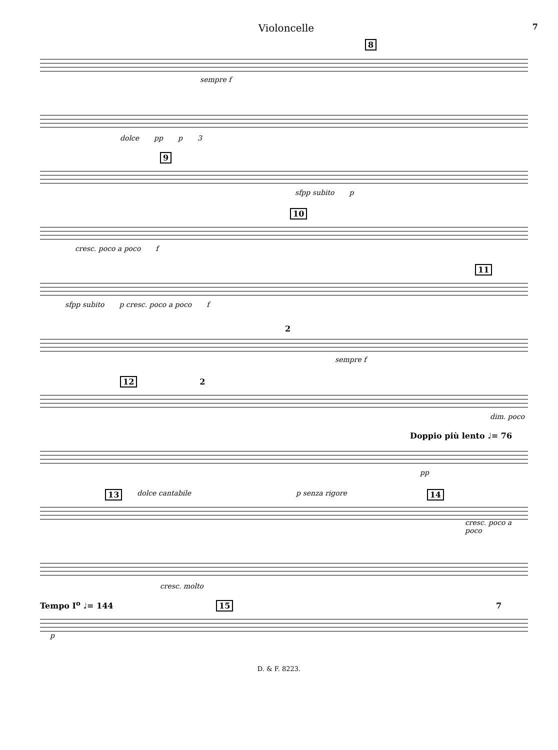Violoncelle
7
8
sempre f
dolce pp p 3
9
sfpp subito p
10
cresc. poco a poco f
11
sfpp subito p cresc. poco a poco f
2
sempre f
12 2
dim. poco
Doppio più lento ♩= 76
pp
13 dolce cantabile p senza rigore 14
cresc. poco a poco
cresc. molto
Tempo I<sup>o</sup> ♩= 144 15 7
p
D. & F. 8223.